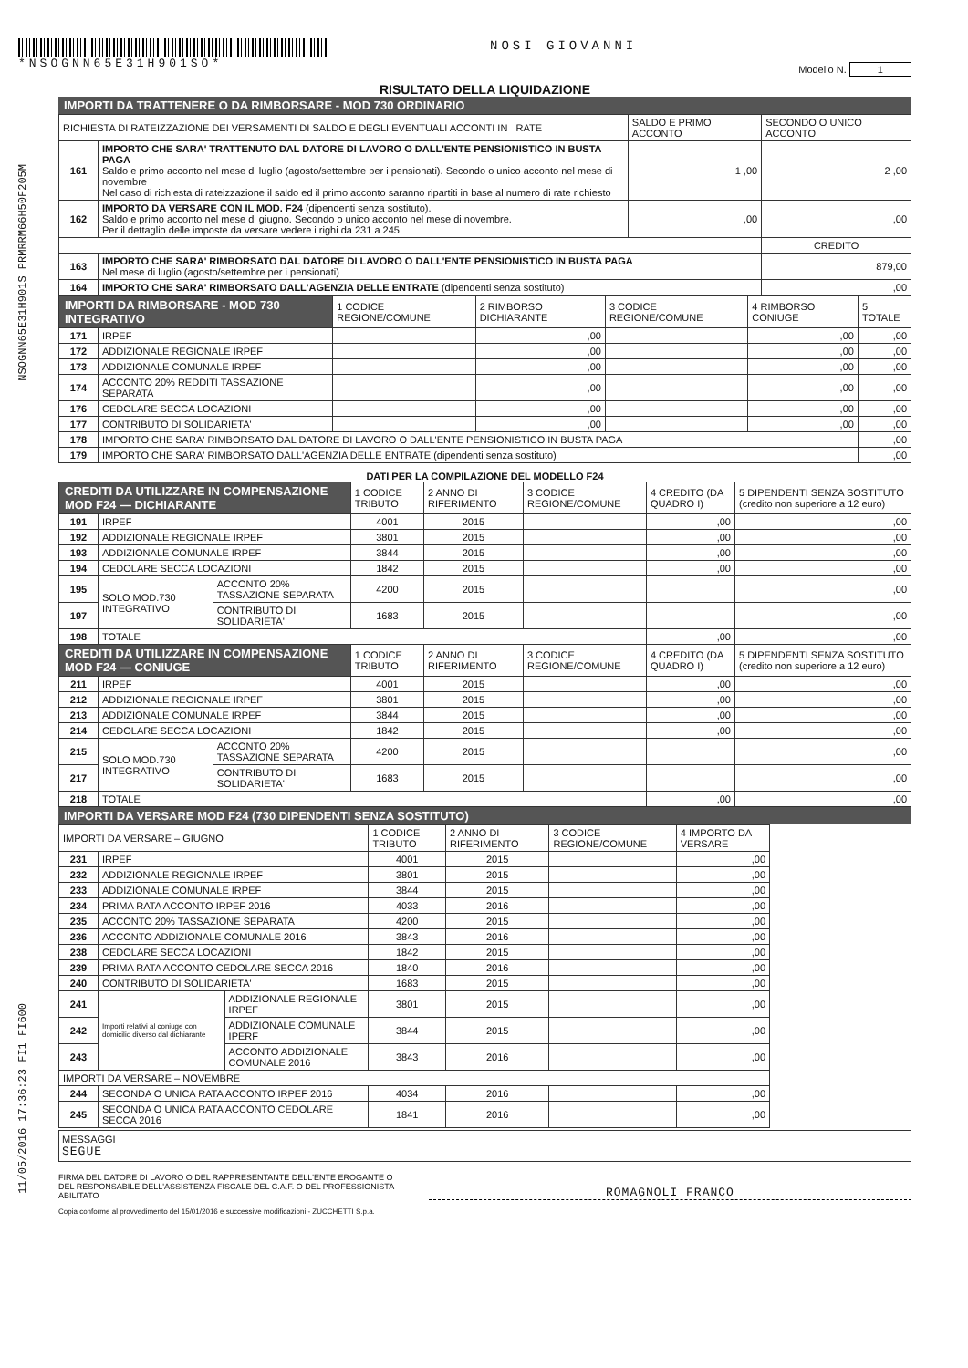NSOGNN65E31H901S PRMRRM66H50F205M
11/05/2016 17:36:23 FI1 FI600
*NSOGNN65E31H901SO* NOSI GIOVANNI
Modello N. 1
RISULTATO DELLA LIQUIDAZIONE
IMPORTI DA TRATTENERE O DA RIMBORSARE - MOD 730 ORDINARIO
| RICHIESTA DI RATEIZZAZIONE DEI VERSAMENTI DI SALDO E DEGLI EVENTUALI ACCONTI IN RATE | | SALDO E PRIMO ACCONTO | SECONDO O UNICO ACCONTO |
| 161 | IMPORTO CHE SARA' TRATTENUTO DAL DATORE DI LAVORO O DALL'ENTE PENSIONISTICO IN BUSTA PAGA Saldo e primo acconto nel mese di luglio (agosto/settembre per i pensionati). Secondo o unico acconto nel mese di novembre Nel caso di richiesta di rateizzazione il saldo ed il primo acconto saranno ripartiti in base al numero di rate richiesto | 1 ,00 | 2 ,00 |
| 162 | IMPORTO DA VERSARE CON IL MOD. F24 (dipendenti senza sostituto). Saldo e primo acconto nel mese di giugno. Secondo o unico acconto nel mese di novembre. Per il dettaglio delle imposte da versare vedere i righi da 231 a 245 | ,00 | ,00 |
| | | | CREDITO |
| 163 | IMPORTO CHE SARA' RIMBORSATO DAL DATORE DI LAVORO O DALL'ENTE PENSIONISTICO IN BUSTA PAGA Nel mese di luglio (agosto/settembre per i pensionati) | | 879,00 |
| 164 | IMPORTO CHE SARA' RIMBORSATO DALL'AGENZIA DELLE ENTRATE (dipendenti senza sostituto) | | ,00 |
| IMPORTI DA RIMBORSARE - MOD 730 INTEGRATIVO | | 1 CODICE REGIONE/COMUNE | 2 RIMBORSO DICHIARANTE | 3 CODICE REGIONE/COMUNE | 4 RIMBORSO CONIUGE | 5 TOTALE |
| --- | --- | --- | --- | --- | --- | --- |
| 171 | IRPEF | | ,00 | | ,00 | ,00 |
| 172 | ADDIZIONALE REGIONALE IRPEF | | ,00 | | ,00 | ,00 |
| 173 | ADDIZIONALE COMUNALE IRPEF | | ,00 | | ,00 | ,00 |
| 174 | ACCONTO 20% REDDITI TASSAZIONE SEPARATA | | ,00 | | ,00 | ,00 |
| 176 | CEDOLARE SECCA LOCAZIONI | | ,00 | | ,00 | ,00 |
| 177 | CONTRIBUTO DI SOLIDARIETA' | | ,00 | | ,00 | ,00 |
| 178 | IMPORTO CHE SARA' RIMBORSATO DAL DATORE DI LAVORO O DALL'ENTE PENSIONISTICO IN BUSTA PAGA | | | | | ,00 |
| 179 | IMPORTO CHE SARA' RIMBORSATO DALL'AGENZIA DELLE ENTRATE (dipendenti senza sostituto) | | | | | ,00 |
DATI PER LA COMPILAZIONE DEL MODELLO F24
| CREDITI DA UTILIZZARE IN COMPENSAZIONE MOD F24 — DICHIARANTE | | | 1 CODICE TRIBUTO | 2 ANNO DI RIFERIMENTO | 3 CODICE REGIONE/COMUNE | 4 CREDITO (DA QUADRO I) | 5 DIPENDENTI SENZA SOSTITUTO (credito non superiore a 12 euro) |
| --- | --- | --- | --- | --- | --- | --- | --- |
| 191 | IRPEF | | 4001 | 2015 | | ,00 | ,00 |
| 192 | ADDIZIONALE REGIONALE IRPEF | | 3801 | 2015 | | ,00 | ,00 |
| 193 | ADDIZIONALE COMUNALE IRPEF | | 3844 | 2015 | | ,00 | ,00 |
| 194 | CEDOLARE SECCA LOCAZIONI | | 1842 | 2015 | | ,00 | ,00 |
| 195 | SOLO MOD.730 INTEGRATIVO | ACCONTO 20% TASSAZIONE SEPARATA | 4200 | 2015 | | | ,00 |
| 197 | | CONTRIBUTO DI SOLIDARIETA' | 1683 | 2015 | | | ,00 |
| 198 | TOTALE | | | | | ,00 | ,00 |
| CREDITI DA UTILIZZARE IN COMPENSAZIONE MOD F24 — CONIUGE | | | 1 CODICE TRIBUTO | 2 ANNO DI RIFERIMENTO | 3 CODICE REGIONE/COMUNE | 4 CREDITO (DA QUADRO I) | 5 DIPENDENTI SENZA SOSTITUTO (credito non superiore a 12 euro) |
| 211 | IRPEF | | 4001 | 2015 | | ,00 | ,00 |
| 212 | ADDIZIONALE REGIONALE IRPEF | | 3801 | 2015 | | ,00 | ,00 |
| 213 | ADDIZIONALE COMUNALE IRPEF | | 3844 | 2015 | | ,00 | ,00 |
| 214 | CEDOLARE SECCA LOCAZIONI | | 1842 | 2015 | | ,00 | ,00 |
| 215 | SOLO MOD.730 INTEGRATIVO | ACCONTO 20% TASSAZIONE SEPARATA | 4200 | 2015 | | | ,00 |
| 217 | | CONTRIBUTO DI SOLIDARIETA' | 1683 | 2015 | | | ,00 |
| 218 | TOTALE | | | | | ,00 | ,00 |
IMPORTI DA VERSARE MOD F24 (730 DIPENDENTI SENZA SOSTITUTO)
| IMPORTI DA VERSARE – GIUGNO | | | 1 CODICE TRIBUTO | 2 ANNO DI RIFERIMENTO | 3 CODICE REGIONE/COMUNE | 4 IMPORTO DA VERSARE |
| --- | --- | --- | --- | --- | --- | --- |
| 231 | IRPEF | | 4001 | 2015 | | ,00 |
| 232 | ADDIZIONALE REGIONALE IRPEF | | 3801 | 2015 | | ,00 |
| 233 | ADDIZIONALE COMUNALE IRPEF | | 3844 | 2015 | | ,00 |
| 234 | PRIMA RATA ACCONTO IRPEF 2016 | | 4033 | 2016 | | ,00 |
| 235 | ACCONTO 20% TASSAZIONE SEPARATA | | 4200 | 2015 | | ,00 |
| 236 | ACCONTO ADDIZIONALE COMUNALE 2016 | | 3843 | 2016 | | ,00 |
| 238 | CEDOLARE SECCA LOCAZIONI | | 1842 | 2015 | | ,00 |
| 239 | PRIMA RATA ACCONTO CEDOLARE SECCA 2016 | | 1840 | 2016 | | ,00 |
| 240 | CONTRIBUTO DI SOLIDARIETA' | | 1683 | 2015 | | ,00 |
| 241 | Importi relativi al coniuge con domicilio diverso dal dichiarante | ADDIZIONALE REGIONALE IRPEF | 3801 | 2015 | | ,00 |
| 242 | | ADDIZIONALE COMUNALE IPERF | 3844 | 2015 | | ,00 |
| 243 | | ACCONTO ADDIZIONALE COMUNALE 2016 | 3843 | 2016 | | ,00 |
| IMPORTI DA VERSARE – NOVEMBRE | | | | | | |
| 244 | SECONDA O UNICA RATA ACCONTO IRPEF 2016 | | 4034 | 2016 | | ,00 |
| 245 | SECONDA O UNICA RATA ACCONTO CEDOLARE SECCA 2016 | | 1841 | 2016 | | ,00 |
MESSAGGI
SEGUE
FIRMA DEL DATORE DI LAVORO O DEL RAPPRESENTANTE DELL'ENTE EROGANTE O
DEL RESPONSABILE DELL'ASSISTENZA FISCALE DEL C.A.F. O DEL PROFESSIONISTA ABILITATO
ROMAGNOLI FRANCO
Copia conforme al provvedimento del 15/01/2016 e successive modificazioni - ZUCCHETTI S.p.a.